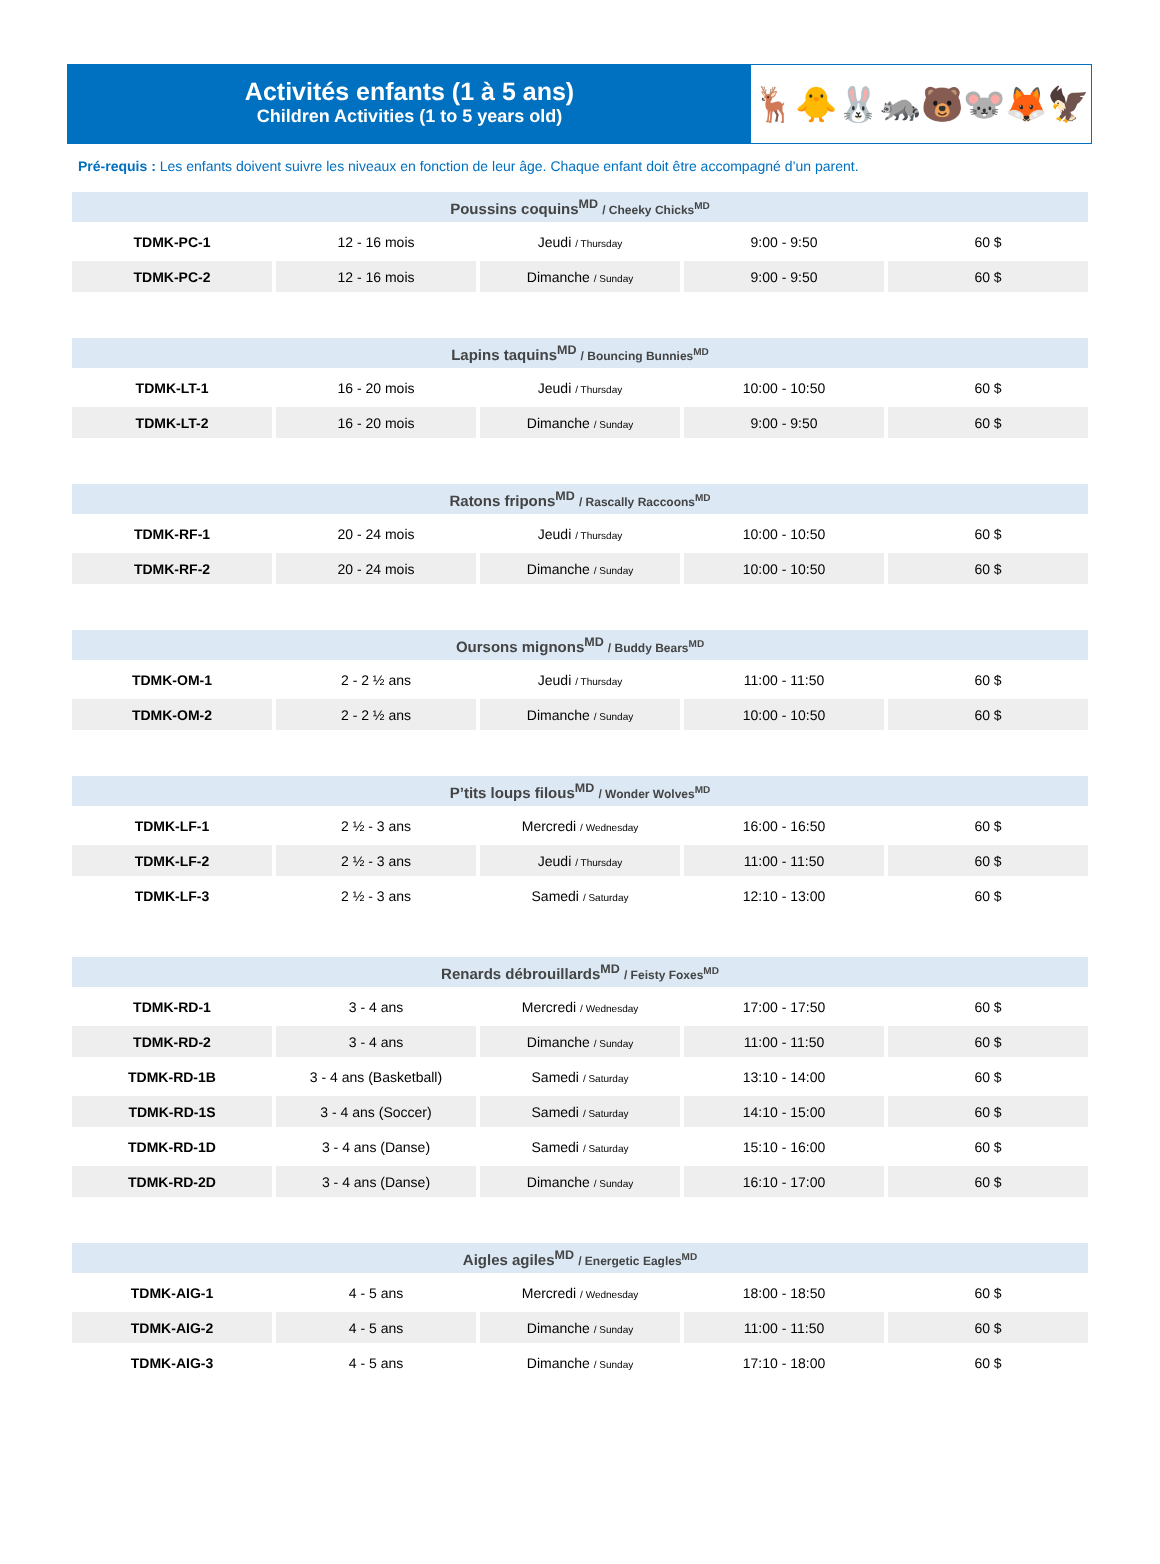Activités enfants (1 à 5 ans)
Children Activities (1 to 5 years old)
🦌🐥🐰🦝🐻🐭🦊🦅
Pré-requis : Les enfants doivent suivre les niveaux en fonction de leur âge. Chaque enfant doit être accompagné d’un parent.
| Poussins coquins<sup>MD</sup> / Cheeky Chicks<sup>MD</sup> | | | | |
| --- | --- | --- | --- | --- |
| TDMK-PC-1 | 12 - 16 mois | Jeudi / Thursday | 9:00 - 9:50 | 60 $ |
| TDMK-PC-2 | 12 - 16 mois | Dimanche / Sunday | 9:00 - 9:50 | 60 $ |
| Lapins taquins<sup>MD</sup> / Bouncing Bunnies<sup>MD</sup> | | | | |
| --- | --- | --- | --- | --- |
| TDMK-LT-1 | 16 - 20 mois | Jeudi / Thursday | 10:00 - 10:50 | 60 $ |
| TDMK-LT-2 | 16 - 20 mois | Dimanche / Sunday | 9:00 - 9:50 | 60 $ |
| Ratons fripons<sup>MD</sup> / Rascally Raccoons<sup>MD</sup> | | | | |
| --- | --- | --- | --- | --- |
| TDMK-RF-1 | 20 - 24 mois | Jeudi / Thursday | 10:00 - 10:50 | 60 $ |
| TDMK-RF-2 | 20 - 24 mois | Dimanche / Sunday | 10:00 - 10:50 | 60 $ |
| Oursons mignons<sup>MD</sup> / Buddy Bears<sup>MD</sup> | | | | |
| --- | --- | --- | --- | --- |
| TDMK-OM-1 | 2 - 2 ½ ans | Jeudi / Thursday | 11:00 - 11:50 | 60 $ |
| TDMK-OM-2 | 2 - 2 ½ ans | Dimanche / Sunday | 10:00 - 10:50 | 60 $ |
| P’tits loups filous<sup>MD</sup> / Wonder Wolves<sup>MD</sup> | | | | |
| --- | --- | --- | --- | --- |
| TDMK-LF-1 | 2 ½ - 3 ans | Mercredi / Wednesday | 16:00 - 16:50 | 60 $ |
| TDMK-LF-2 | 2 ½ - 3 ans | Jeudi / Thursday | 11:00 - 11:50 | 60 $ |
| TDMK-LF-3 | 2 ½ - 3 ans | Samedi / Saturday | 12:10 - 13:00 | 60 $ |
| Renards débrouillards<sup>MD</sup> / Feisty Foxes<sup>MD</sup> | | | | |
| --- | --- | --- | --- | --- |
| TDMK-RD-1 | 3 - 4 ans | Mercredi / Wednesday | 17:00 - 17:50 | 60 $ |
| TDMK-RD-2 | 3 - 4 ans | Dimanche / Sunday | 11:00 - 11:50 | 60 $ |
| TDMK-RD-1B | 3 - 4 ans (Basketball) | Samedi / Saturday | 13:10 - 14:00 | 60 $ |
| TDMK-RD-1S | 3 - 4 ans (Soccer) | Samedi / Saturday | 14:10 - 15:00 | 60 $ |
| TDMK-RD-1D | 3 - 4 ans (Danse) | Samedi / Saturday | 15:10 - 16:00 | 60 $ |
| TDMK-RD-2D | 3 - 4 ans (Danse) | Dimanche / Sunday | 16:10 - 17:00 | 60 $ |
| Aigles agiles<sup>MD</sup> / Energetic Eagles<sup>MD</sup> | | | | |
| --- | --- | --- | --- | --- |
| TDMK-AIG-1 | 4 - 5 ans | Mercredi / Wednesday | 18:00 - 18:50 | 60 $ |
| TDMK-AIG-2 | 4 - 5 ans | Dimanche / Sunday | 11:00 - 11:50 | 60 $ |
| TDMK-AIG-3 | 4 - 5 ans | Dimanche / Sunday | 17:10 - 18:00 | 60 $ |